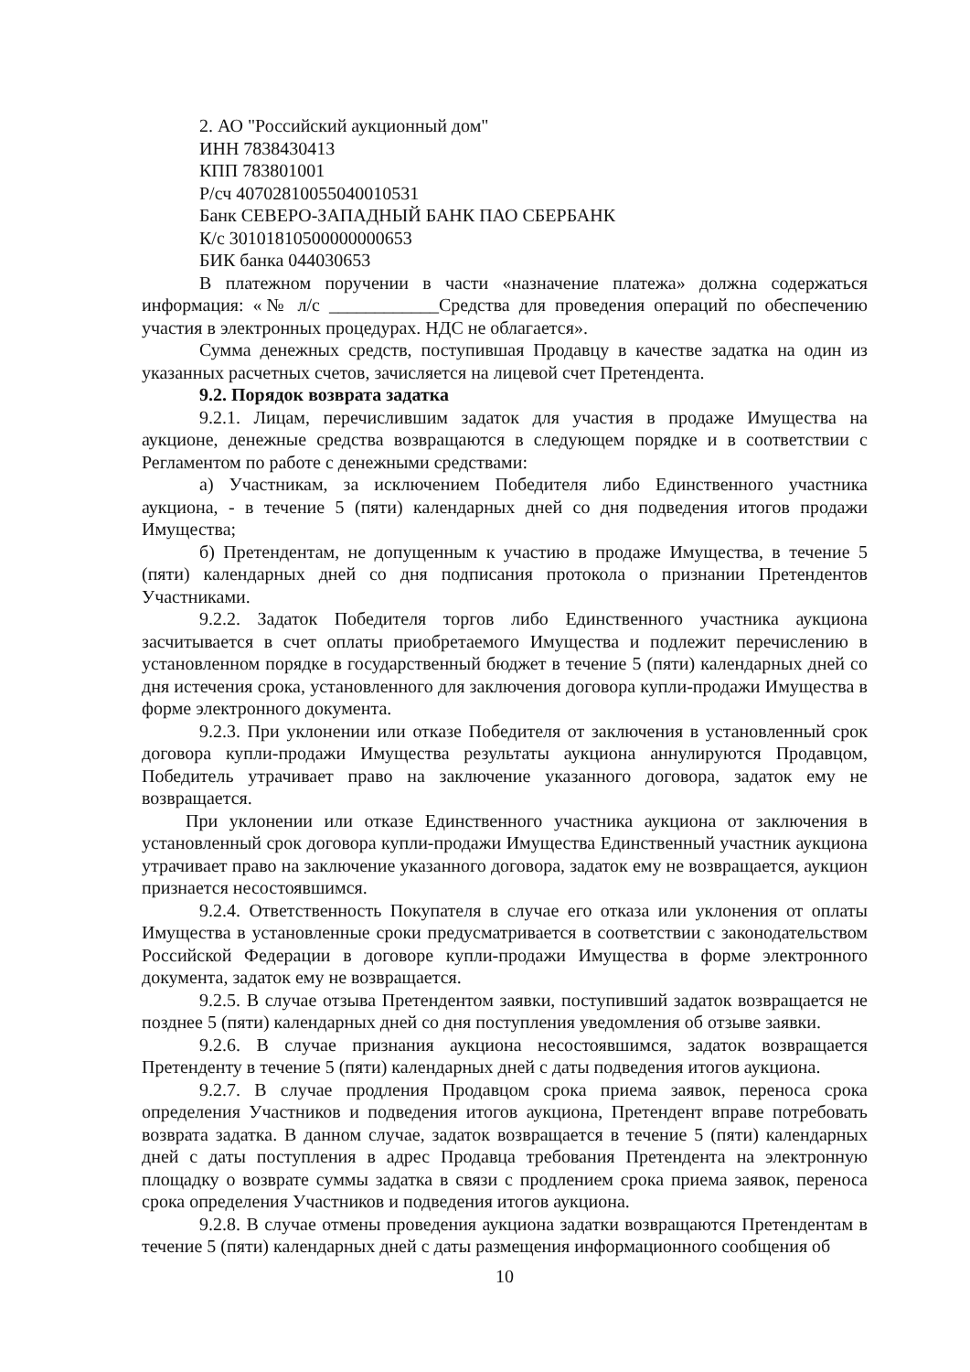2. АО "Российский аукционный дом"
ИНН 7838430413
КПП 783801001
Р/сч 40702810055040010531
Банк СЕВЕРО-ЗАПАДНЫЙ БАНК ПАО СБЕРБАНК
К/с 30101810500000000653
БИК банка 044030653
В платежном поручении в части «назначение платежа» должна содержаться информация: «№ л/с ____________Средства для проведения операций по обеспечению участия в электронных процедурах. НДС не облагается».
Сумма денежных средств, поступившая Продавцу в качестве задатка на один из указанных расчетных счетов, зачисляется на лицевой счет Претендента.
9.2. Порядок возврата задатка
9.2.1. Лицам, перечислившим задаток для участия в продаже Имущества на аукционе, денежные средства возвращаются в следующем порядке и в соответствии с Регламентом по работе с денежными средствами:
а) Участникам, за исключением Победителя либо Единственного участника аукциона, - в течение 5 (пяти) календарных дней со дня подведения итогов продажи Имущества;
б) Претендентам, не допущенным к участию в продаже Имущества, в течение 5 (пяти) календарных дней со дня подписания протокола о признании Претендентов Участниками.
9.2.2. Задаток Победителя торгов либо Единственного участника аукциона засчитывается в счет оплаты приобретаемого Имущества и подлежит перечислению в установленном порядке в государственный бюджет в течение 5 (пяти) календарных дней со дня истечения срока, установленного для заключения договора купли-продажи Имущества в форме электронного документа.
9.2.3. При уклонении или отказе Победителя от заключения в установленный срок договора купли-продажи Имущества результаты аукциона аннулируются Продавцом, Победитель утрачивает право на заключение указанного договора, задаток ему не возвращается.
При уклонении или отказе Единственного участника аукциона от заключения в установленный срок договора купли-продажи Имущества Единственный участник аукциона утрачивает право на заключение указанного договора, задаток ему не возвращается, аукцион признается несостоявшимся.
9.2.4. Ответственность Покупателя в случае его отказа или уклонения от оплаты Имущества в установленные сроки предусматривается в соответствии с законодательством Российской Федерации в договоре купли-продажи Имущества в форме электронного документа, задаток ему не возвращается.
9.2.5. В случае отзыва Претендентом заявки, поступивший задаток возвращается не позднее 5 (пяти) календарных дней со дня поступления уведомления об отзыве заявки.
9.2.6. В случае признания аукциона несостоявшимся, задаток возвращается Претенденту в течение 5 (пяти) календарных дней с даты подведения итогов аукциона.
9.2.7. В случае продления Продавцом срока приема заявок, переноса срока определения Участников и подведения итогов аукциона, Претендент вправе потребовать возврата задатка. В данном случае, задаток возвращается в течение 5 (пяти) календарных дней с даты поступления в адрес Продавца требования Претендента на электронную площадку о возврате суммы задатка в связи с продлением срока приема заявок, переноса срока определения Участников и подведения итогов аукциона.
9.2.8. В случае отмены проведения аукциона задатки возвращаются Претендентам в течение 5 (пяти) календарных дней с даты размещения информационного сообщения об
10